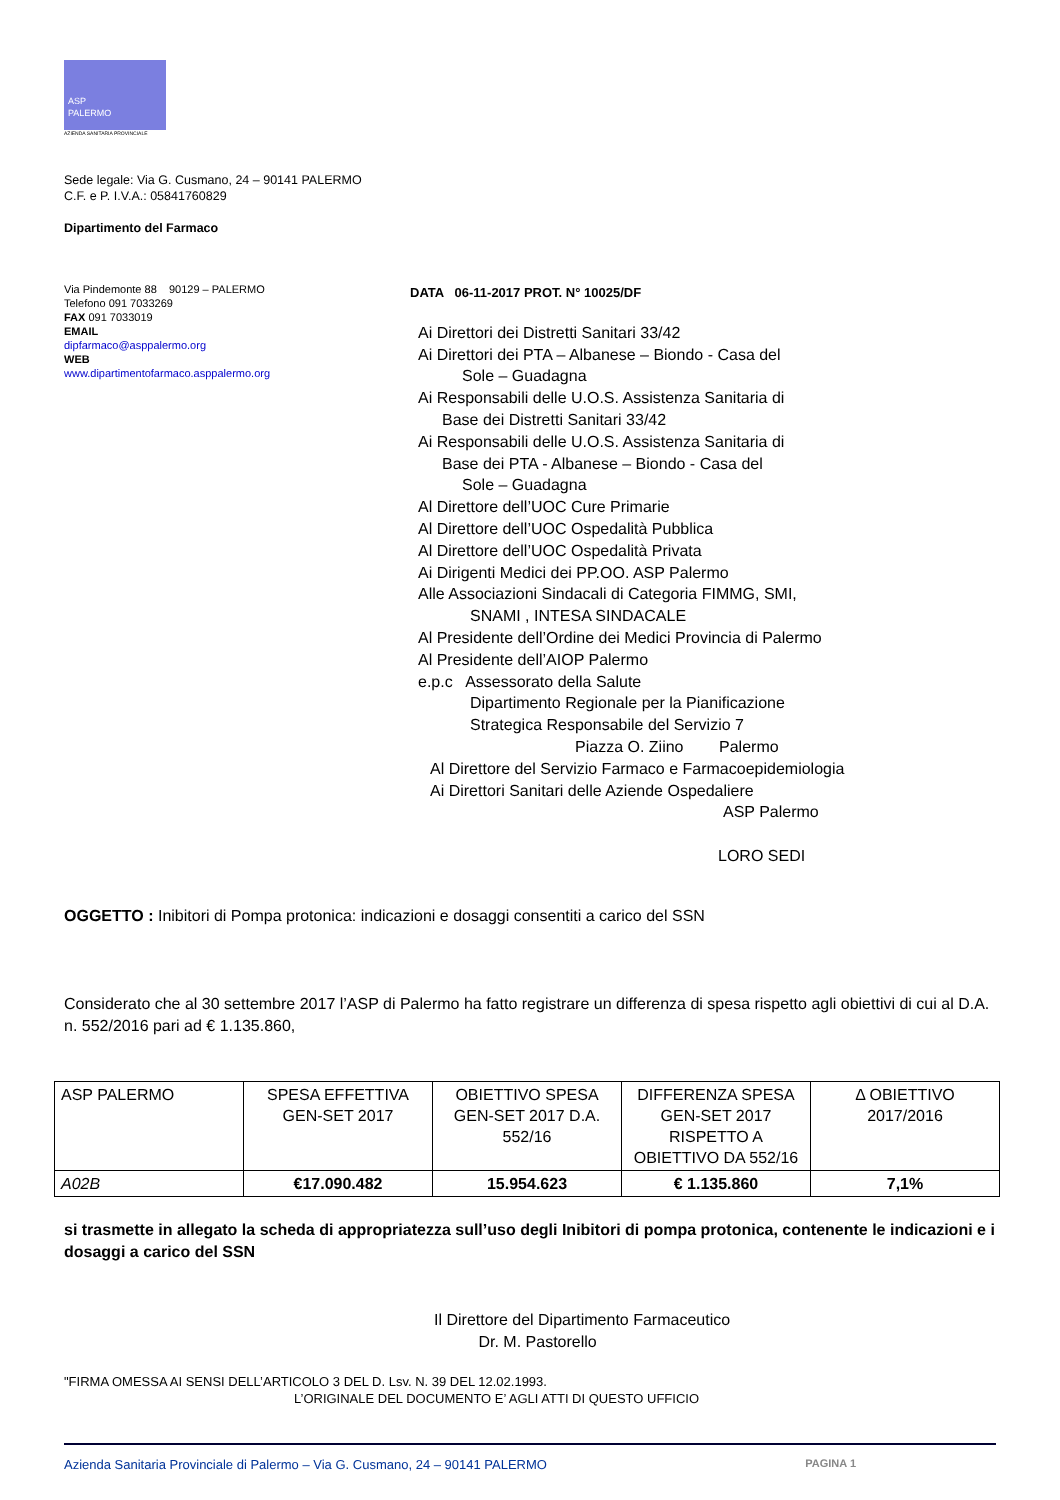ASP
PALERMO
AZIENDA SANITARIA PROVINCIALE
Sede legale: Via G. Cusmano, 24 – 90141 PALERMO
C.F. e P. I.V.A.: 05841760829
Dipartimento del Farmaco
Via Pindemonte 88 90129 – PALERMO
Telefono 091 7033269
FAX 091 7033019
EMAIL
dipfarmaco@asppalermo.org
WEB
www.dipartimentofarmaco.asppalermo.org
DATA 06-11-2017 PROT. N° 10025/DF
Ai Direttori dei Distretti Sanitari 33/42
Ai Direttori dei PTA – Albanese – Biondo - Casa del
Sole – Guadagna
Ai Responsabili delle U.O.S. Assistenza Sanitaria di
Base dei Distretti Sanitari 33/42
Ai Responsabili delle U.O.S. Assistenza Sanitaria di
Base dei PTA - Albanese – Biondo - Casa del
Sole – Guadagna
Al Direttore dell’UOC Cure Primarie
Al Direttore dell’UOC Ospedalità Pubblica
Al Direttore dell’UOC Ospedalità Privata
Ai Dirigenti Medici dei PP.OO. ASP Palermo
Alle Associazioni Sindacali di Categoria FIMMG, SMI,
SNAMI , INTESA SINDACALE
Al Presidente dell’Ordine dei Medici Provincia di Palermo
Al Presidente dell’AIOP Palermo
e.p.c Assessorato della Salute
Dipartimento Regionale per la Pianificazione
Strategica Responsabile del Servizio 7
Piazza O. Ziino Palermo
Al Direttore del Servizio Farmaco e Farmacoepidemiologia
Ai Direttori Sanitari delle Aziende Ospedaliere
ASP Palermo
LORO SEDI
OGGETTO : Inibitori di Pompa protonica: indicazioni e dosaggi consentiti a carico del SSN
Considerato che al 30 settembre 2017 l’ASP di Palermo ha fatto registrare un differenza di spesa rispetto agli obiettivi di cui al D.A. n. 552/2016 pari ad € 1.135.860,
| ASP PALERMO | SPESA EFFETTIVA GEN-SET 2017 | OBIETTIVO SPESA GEN-SET 2017 D.A. 552/16 | DIFFERENZA SPESA GEN-SET 2017 RISPETTO A OBIETTIVO DA 552/16 | Δ OBIETTIVO 2017/2016 |
| A02B | €17.090.482 | 15.954.623 | € 1.135.860 | 7,1% |
si trasmette in allegato la scheda di appropriatezza sull’uso degli Inibitori di pompa protonica, contenente le indicazioni e i dosaggi a carico del SSN
Il Direttore del Dipartimento Farmaceutico
Dr. M. Pastorello
"FIRMA OMESSA AI SENSI DELL’ARTICOLO 3 DEL D. Lsv. N. 39 DEL 12.02.1993.
L’ORIGINALE DEL DOCUMENTO E’ AGLI ATTI DI QUESTO UFFICIO
Azienda Sanitaria Provinciale di Palermo – Via G. Cusmano, 24 – 90141 PALERMO PAGINA 1